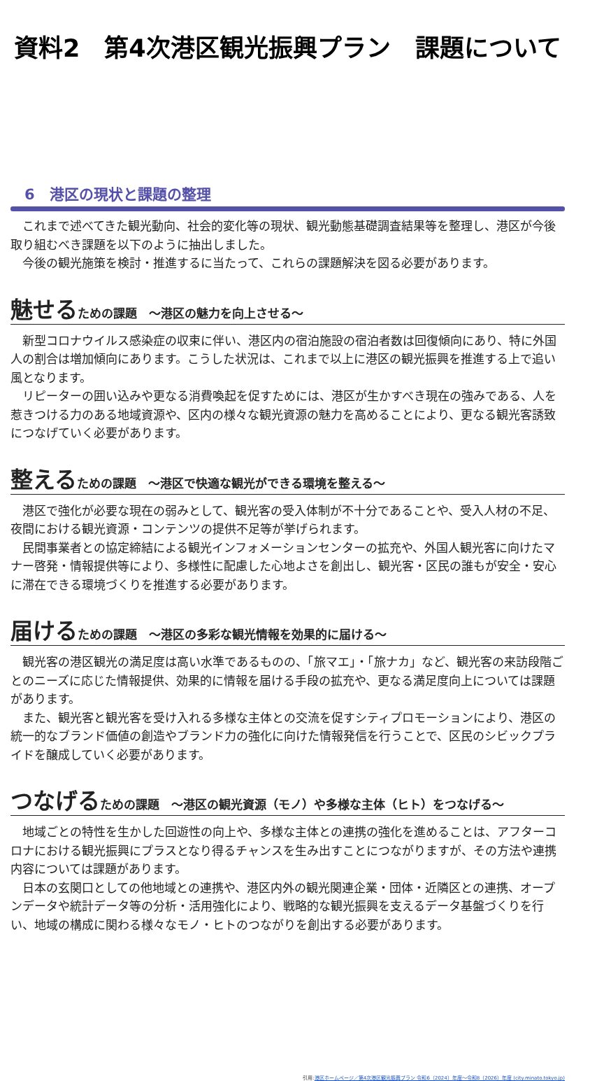資料2　第4次港区観光振興プラン　課題について
6　港区の現状と課題の整理
これまで述べてきた観光動向、社会的変化等の現状、観光動態基礎調査結果等を整理し、港区が今後取り組むべき課題を以下のように抽出しました。
今後の観光施策を検討・推進するに当たって、これらの課題解決を図る必要があります。
魅せるための課題　～港区の魅力を向上させる～
新型コロナウイルス感染症の収束に伴い、港区内の宿泊施設の宿泊者数は回復傾向にあり、特に外国人の割合は増加傾向にあります。こうした状況は、これまで以上に港区の観光振興を推進する上で追い風となります。
リピーターの囲い込みや更なる消費喚起を促すためには、港区が生かすべき現在の強みである、人を惹きつける力のある地域資源や、区内の様々な観光資源の魅力を高めることにより、更なる観光客誘致につなげていく必要があります。
整えるための課題　～港区で快適な観光ができる環境を整える～
港区で強化が必要な現在の弱みとして、観光客の受入体制が不十分であることや、受入人材の不足、夜間における観光資源・コンテンツの提供不足等が挙げられます。
民間事業者との協定締結による観光インフォメーションセンターの拡充や、外国人観光客に向けたマナー啓発・情報提供等により、多様性に配慮した心地よさを創出し、観光客・区民の誰もが安全・安心に滞在できる環境づくりを推進する必要があります。
届けるための課題　～港区の多彩な観光情報を効果的に届ける～
観光客の港区観光の満足度は高い水準であるものの、「旅マエ」・「旅ナカ」など、観光客の来訪段階ごとのニーズに応じた情報提供、効果的に情報を届ける手段の拡充や、更なる満足度向上については課題があります。
また、観光客と観光客を受け入れる多様な主体との交流を促すシティプロモーションにより、港区の統一的なブランド価値の創造やブランド力の強化に向けた情報発信を行うことで、区民のシビックプライドを醸成していく必要があります。
つなげるための課題　～港区の観光資源（モノ）や多様な主体（ヒト）をつなげる～
地域ごとの特性を生かした回遊性の向上や、多様な主体との連携の強化を進めることは、アフターコロナにおける観光振興にプラスとなり得るチャンスを生み出すことにつながりますが、その方法や連携内容については課題があります。
日本の玄関口としての他地域との連携や、港区内外の観光関連企業・団体・近隣区との連携、オープンデータや統計データ等の分析・活用強化により、戦略的な観光振興を支えるデータ基盤づくりを行い、地域の構成に関わる様々なモノ・ヒトのつながりを創出する必要があります。
引用:港区ホームページ／第4次港区観光振興プラン 令和6（2024）年度～令和8（2026）年度 (city.minato.tokyo.jp)